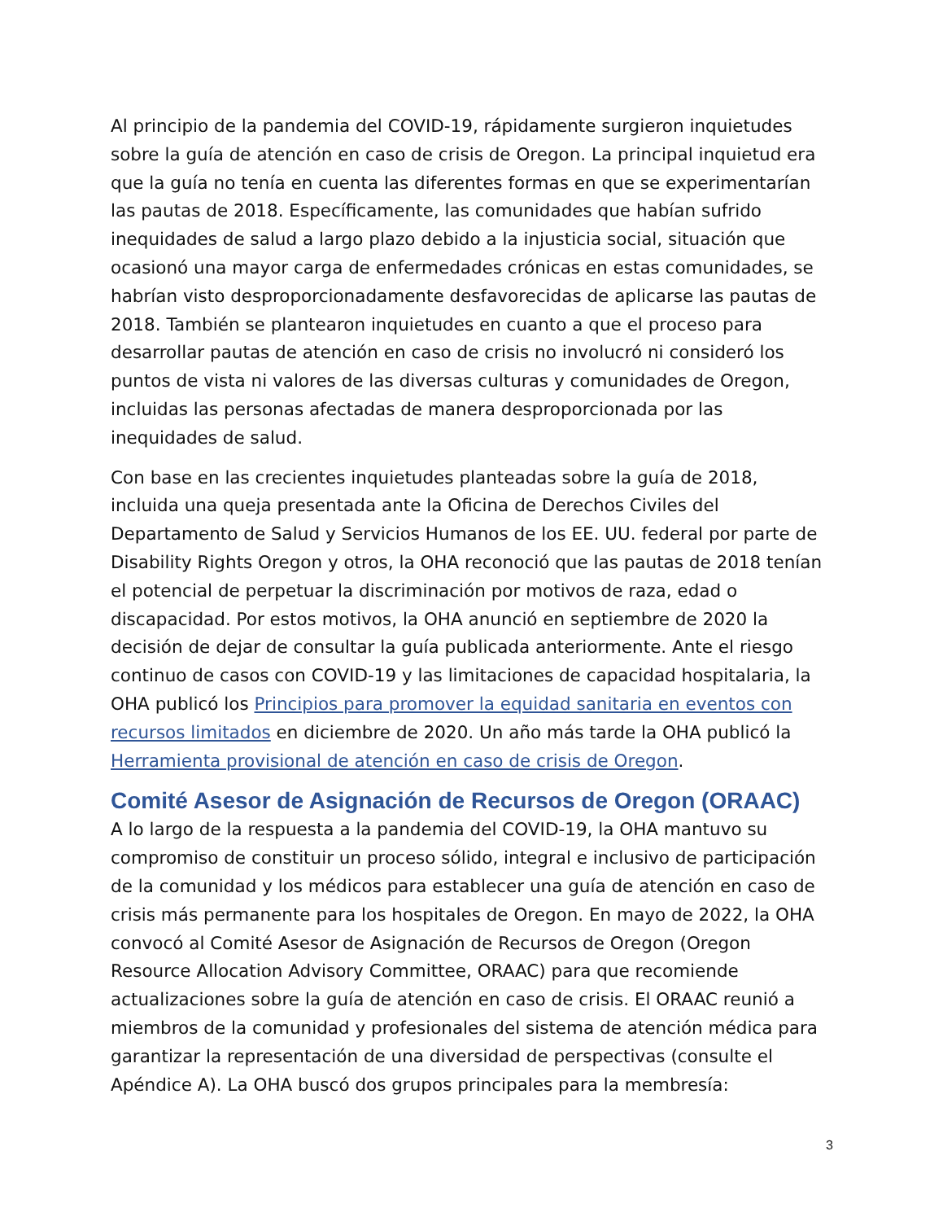Al principio de la pandemia del COVID-19, rápidamente surgieron inquietudes sobre la guía de atención en caso de crisis de Oregon. La principal inquietud era que la guía no tenía en cuenta las diferentes formas en que se experimentarían las pautas de 2018. Específicamente, las comunidades que habían sufrido inequidades de salud a largo plazo debido a la injusticia social, situación que ocasionó una mayor carga de enfermedades crónicas en estas comunidades, se habrían visto desproporcionadamente desfavorecidas de aplicarse las pautas de 2018. También se plantearon inquietudes en cuanto a que el proceso para desarrollar pautas de atención en caso de crisis no involucró ni consideró los puntos de vista ni valores de las diversas culturas y comunidades de Oregon, incluidas las personas afectadas de manera desproporcionada por las inequidades de salud.
Con base en las crecientes inquietudes planteadas sobre la guía de 2018, incluida una queja presentada ante la Oficina de Derechos Civiles del Departamento de Salud y Servicios Humanos de los EE. UU. federal por parte de Disability Rights Oregon y otros, la OHA reconoció que las pautas de 2018 tenían el potencial de perpetuar la discriminación por motivos de raza, edad o discapacidad. Por estos motivos, la OHA anunció en septiembre de 2020 la decisión de dejar de consultar la guía publicada anteriormente. Ante el riesgo continuo de casos con COVID-19 y las limitaciones de capacidad hospitalaria, la OHA publicó los Principios para promover la equidad sanitaria en eventos con recursos limitados en diciembre de 2020. Un año más tarde la OHA publicó la Herramienta provisional de atención en caso de crisis de Oregon.
Comité Asesor de Asignación de Recursos de Oregon (ORAAC)
A lo largo de la respuesta a la pandemia del COVID-19, la OHA mantuvo su compromiso de constituir un proceso sólido, integral e inclusivo de participación de la comunidad y los médicos para establecer una guía de atención en caso de crisis más permanente para los hospitales de Oregon. En mayo de 2022, la OHA convocó al Comité Asesor de Asignación de Recursos de Oregon (Oregon Resource Allocation Advisory Committee, ORAAC) para que recomiende actualizaciones sobre la guía de atención en caso de crisis. El ORAAC reunió a miembros de la comunidad y profesionales del sistema de atención médica para garantizar la representación de una diversidad de perspectivas (consulte el Apéndice A). La OHA buscó dos grupos principales para la membresía:
3